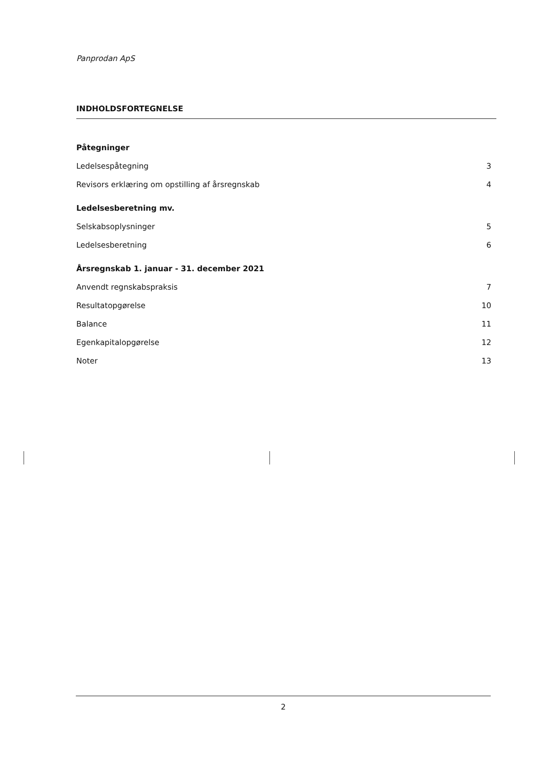Panprodan ApS
INDHOLDSFORTEGNELSE
Påtegninger
Ledelsespåtegning 3
Revisors erklæring om opstilling af årsregnskab 4
Ledelsesberetning mv.
Selskabsoplysninger 5
Ledelsesberetning 6
Årsregnskab 1. januar - 31. december 2021
Anvendt regnskabspraksis 7
Resultatopgørelse 10
Balance 11
Egenkapitalopgørelse 12
Noter 13
2